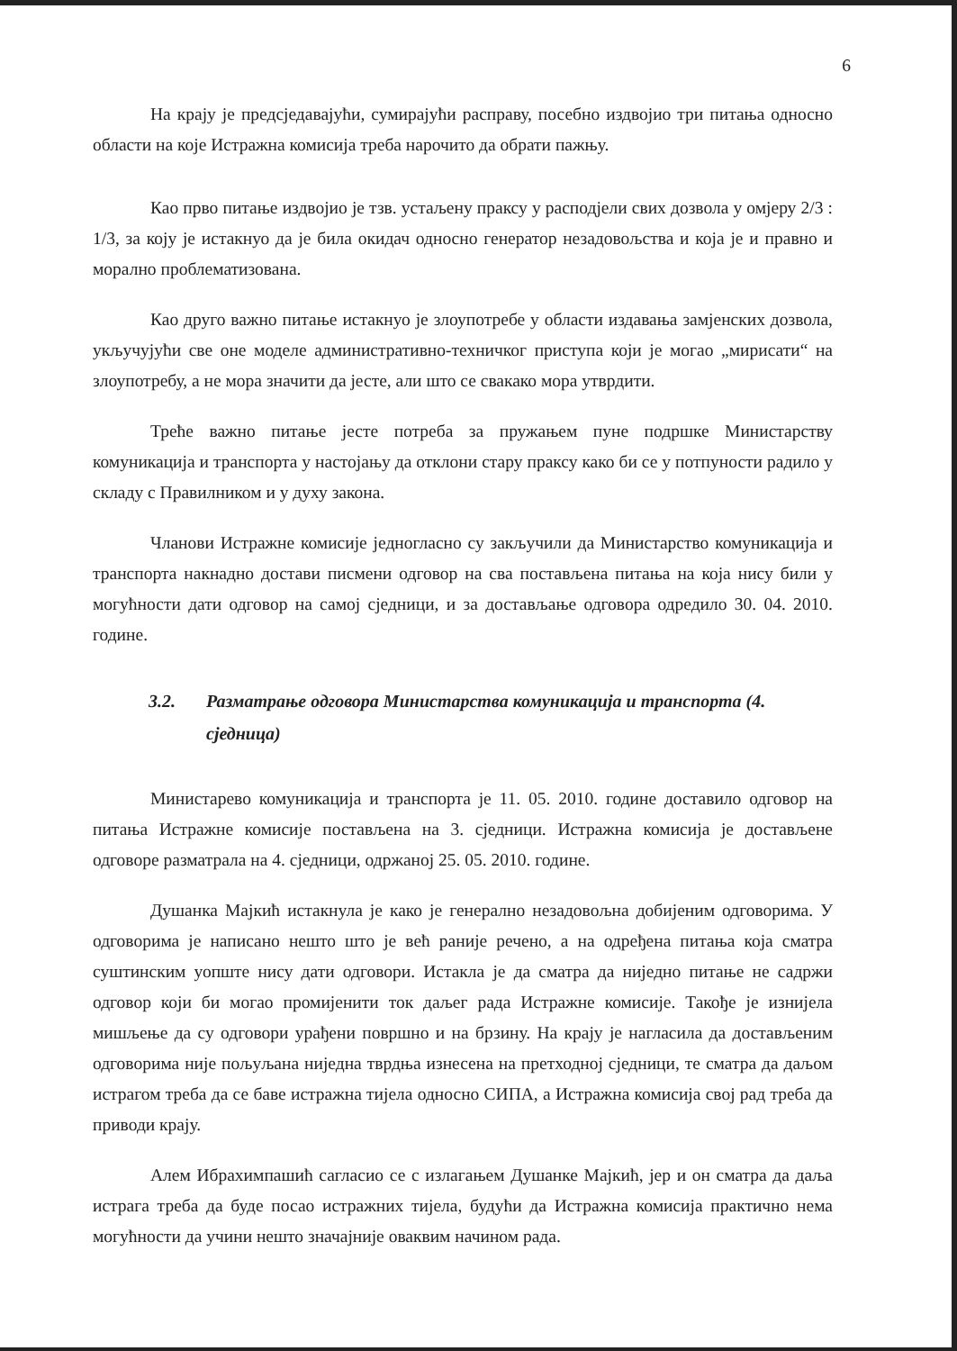6
На крају је предсједавајући, сумирајући расправу, посебно издвојио три питања односно области на које Истражна комисија треба нарочито да обрати пажњу.
Као прво питање издвојио је тзв. устаљену праксу у расподјели свих дозвола у омјеру 2/3 : 1/3, за коју је истакнуо да је била окидач односно генератор незадовољства и која је и правно и морално проблематизована.
Као друго важно питање истакнуо је злоупотребе у области издавања замјенских дозвола, укључујући све оне моделе административно-техничког приступа који је могао „мирисати“ на злоупотребу, а не мора значити да јесте, али што се свакако мора утврдити.
Треће важно питање јесте потреба за пружањем пуне подршке Министарству комуникација и транспорта у настојању да отклони стару праксу како би се у потпуности радило у складу с Правилником и у духу закона.
Чланови Истражне комисије једногласно су закључили да Министарство комуникација и транспорта накнадно достави писмени одговор на сва постављена питања на која нису били у могућности дати одговор на самој сједници, и за достављање одговора одредило 30. 04. 2010. године.
3.2. Разматрање одговора Министарства комуникација и транспорта (4. сједница)
Министарево комуникација и транспорта је 11. 05. 2010. године доставило одговор на питања Истражне комисије постављена на 3. сједници. Истражна комисија је достављене одговоре разматрала на 4. сједници, одржаној 25. 05. 2010. године.
Душанка Мајкић истакнула је како је генерално незадовољна добијеним одговорима. У одговорима је написано нешто што је већ раније речено, а на одређена питања која сматра суштинским уопште нису дати одговори. Истакла је да сматра да ниједно питање не садржи одговор који би могао промијенити ток даљег рада Истражне комисије. Такође је изнијела мишљење да су одговори урађени површно и на брзину. На крају је нагласила да достављеним одговорима није пољуљана ниједна тврдња изнесена на претходној сједници, те сматра да даљом истрагом треба да се баве истражна тијела односно СИПА, а Истражна комисија свој рад треба да приводи крају.
Алем Ибрахимпашић сагласио се с излагањем Душанке Мајкић, јер и он сматра да даља истрага треба да буде посао истражних тијела, будући да Истражна комисија практично нема могућности да учини нешто значајније оваквим начином рада.